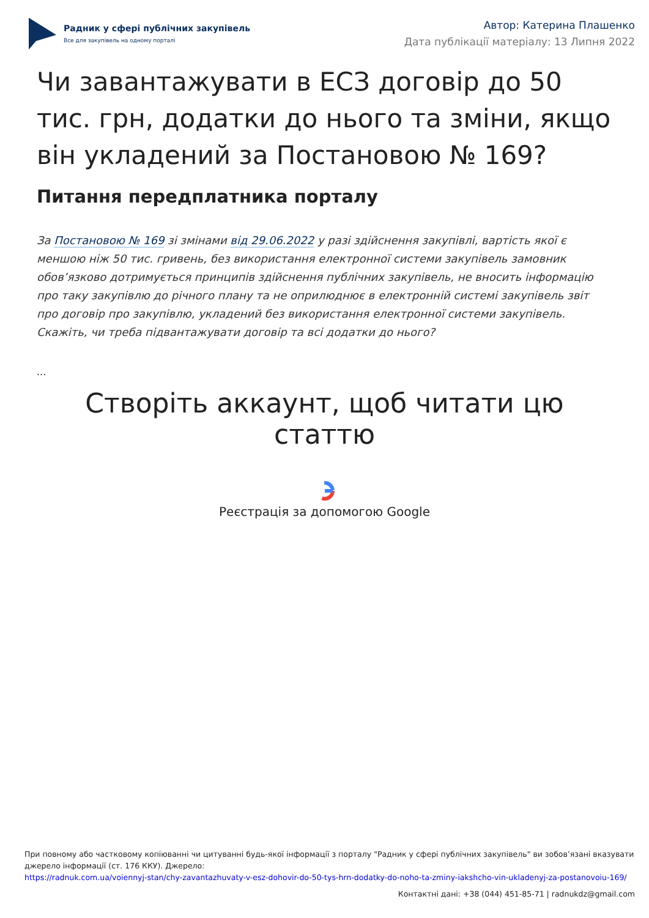Радник у сфері публічних закупівель
Все для закупівель на одному порталі
Автор: Катерина Плашенко
Дата публікації матеріалу: 13 Липня 2022
Чи завантажувати в ЕСЗ договір до 50 тис. грн, додатки до нього та зміни, якщо він укладений за Постановою № 169?
Питання передплатника порталу
За Постановою № 169 зі змінами від 29.06.2022 у разі здійснення закупівлі, вартість якої є меншою ніж 50 тис. гривень, без використання електронної системи закупівель замовник обов’язково дотримується принципів здійснення публічних закупівель, не вносить інформацію про таку закупівлю до річного плану та не оприлюднює в електронній системі закупівель звіт про договір про закупівлю, укладений без використання електронної системи закупівель. Скажіть, чи треба підвантажувати договір та всі додатки до нього?
...
Створіть аккаунт, щоб читати цю статтю
Реєстрація за допомогою Google
При повному або частковому копіюванні чи цитуванні будь-якої інформації з порталу "Радник у сфері публічних закупівель" ви зобов’язані вказувати джерело інформації (ст. 176 ККУ). Джерело:
https://radnuk.com.ua/voiennyj-stan/chy-zavantazhuvaty-v-esz-dohovir-do-50-tys-hrn-dodatky-do-noho-ta-zminy-iakshcho-vin-ukladenyj-za-postanovoiu-169/
Контактні дані: +38 (044) 451-85-71 | radnukdz@gmail.com